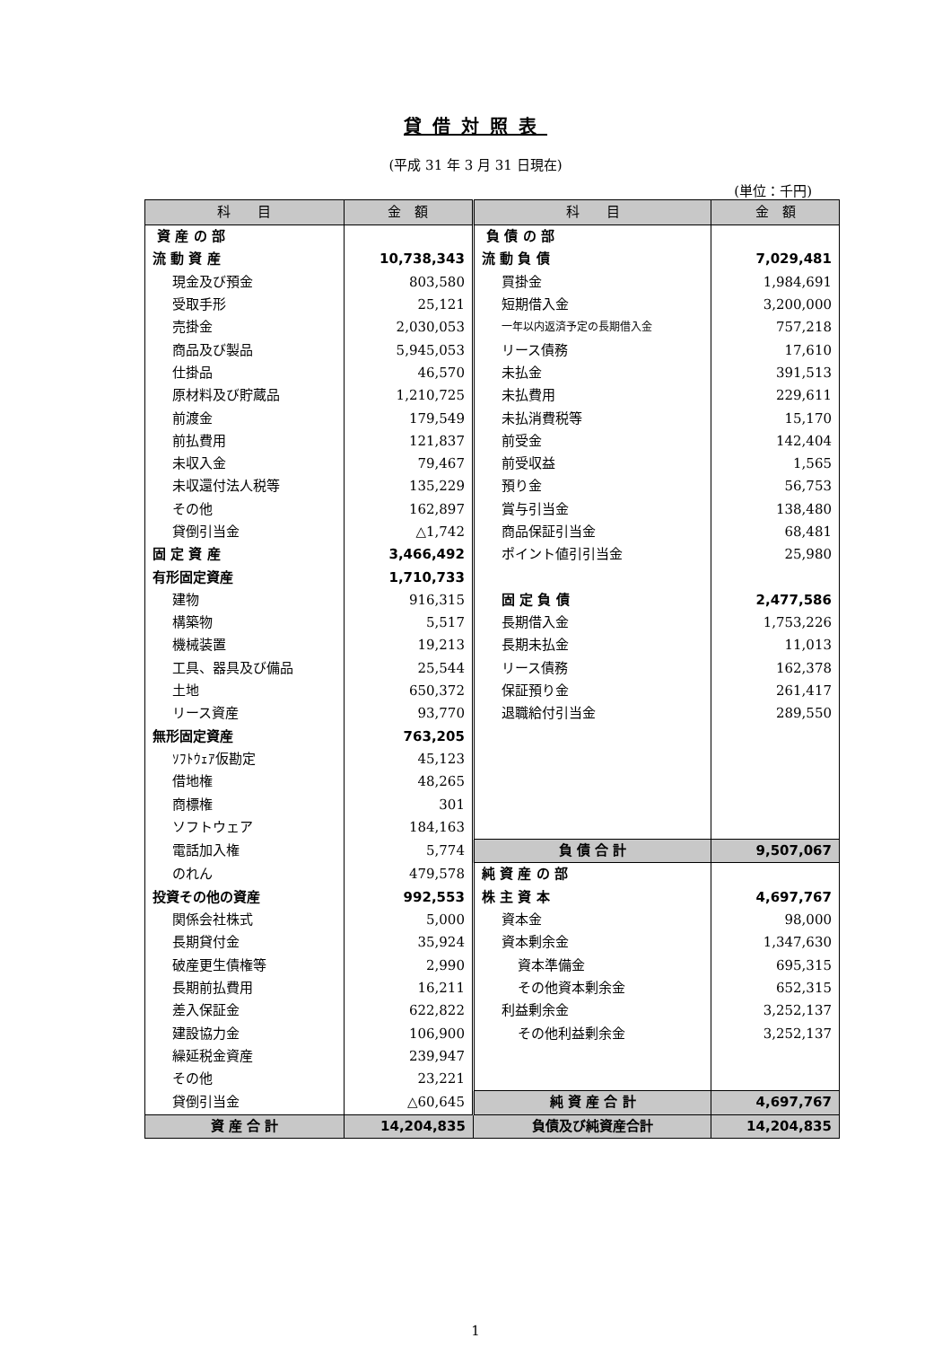貸借対照表
(平成 31 年 3 月 31 日現在)
(単位：千円)
| 科 目 | 金 額 | 科 目 | 金 額 |
| --- | --- | --- | --- |
| 資 産 の 部 | | 負 債 の 部 | |
| 流 動 資 産 | 10,738,343 | 流 動 負 債 | 7,029,481 |
| 現金及び預金 | 803,580 | 買掛金 | 1,984,691 |
| 受取手形 | 25,121 | 短期借入金 | 3,200,000 |
| 売掛金 | 2,030,053 | 一年以内返済予定の長期借入金 | 757,218 |
| 商品及び製品 | 5,945,053 | リース債務 | 17,610 |
| 仕掛品 | 46,570 | 未払金 | 391,513 |
| 原材料及び貯蔵品 | 1,210,725 | 未払費用 | 229,611 |
| 前渡金 | 179,549 | 未払消費税等 | 15,170 |
| 前払費用 | 121,837 | 前受金 | 142,404 |
| 未収入金 | 79,467 | 前受収益 | 1,565 |
| 未収還付法人税等 | 135,229 | 預り金 | 56,753 |
| その他 | 162,897 | 賞与引当金 | 138,480 |
| 貸倒引当金 | △1,742 | 商品保証引当金 | 68,481 |
| 固 定 資 産 | 3,466,492 | ポイント値引引当金 | 25,980 |
| 有形固定資産 | 1,710,733 | | |
| 建物 | 916,315 | 固 定 負 債 | 2,477,586 |
| 構築物 | 5,517 | 長期借入金 | 1,753,226 |
| 機械装置 | 19,213 | 長期未払金 | 11,013 |
| 工具、器具及び備品 | 25,544 | リース債務 | 162,378 |
| 土地 | 650,372 | 保証預り金 | 261,417 |
| リース資産 | 93,770 | 退職給付引当金 | 289,550 |
| 無形固定資産 | 763,205 | | |
| ｿﾌﾄｳｪｱ仮勘定 | 45,123 | | |
| 借地権 | 48,265 | | |
| 商標権 | 301 | | |
| ソフトウェア | 184,163 | | |
| 電話加入権 | 5,774 | 負 債 合 計 | 9,507,067 |
| のれん | 479,578 | 純 資 産 の 部 | |
| 投資その他の資産 | 992,553 | 株 主 資 本 | 4,697,767 |
| 関係会社株式 | 5,000 | 資本金 | 98,000 |
| 長期貸付金 | 35,924 | 資本剰余金 | 1,347,630 |
| 破産更生債権等 | 2,990 | 資本準備金 | 695,315 |
| 長期前払費用 | 16,211 | その他資本剰余金 | 652,315 |
| 差入保証金 | 622,822 | 利益剰余金 | 3,252,137 |
| 建設協力金 | 106,900 | その他利益剰余金 | 3,252,137 |
| 繰延税金資産 | 239,947 | | |
| その他 | 23,221 | | |
| 貸倒引当金 | △60,645 | 純 資 産 合 計 | 4,697,767 |
| 資 産 合 計 | 14,204,835 | 負債及び純資産合計 | 14,204,835 |
1